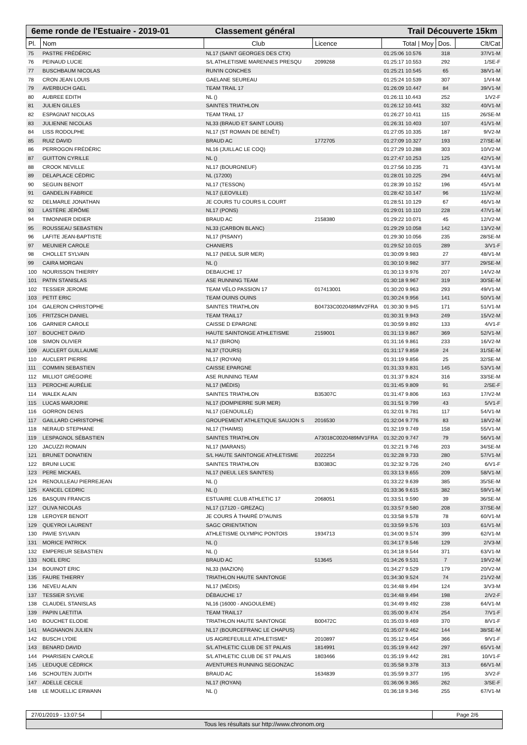6eme ronde de l'Estuaire - 2019-01 Classement général Trail Découverte 15km
| Pl. | Nom | Club | Licence | Total / Moy | Dos. | Clt/Cat |
| --- | --- | --- | --- | --- | --- | --- |
| 75 | PASTRE FRÉDÉRIC | NL17 (SAINT GEORGES DES CTX) | | 01:25:06 10.576 | 318 | 37/V1-M |
| 76 | PEINAUD LUCIE | S/L ATHLETISME MARENNES PRESQU | 2099268 | 01:25:17 10.553 | 292 | 1/SE-F |
| 77 | BUSCHBAUM NICOLAS | RUN'IN CONCHES | | 01:25:21 10.545 | 65 | 38/V1-M |
| 78 | CRON JEAN LOUIS | GAELANE SEUREAU | | 01:25:24 10.539 | 307 | 1/V4-M |
| 79 | AVERBUCH GAEL | TEAM TRAIL 17 | | 01:26:09 10.447 | 84 | 39/V1-M |
| 80 | AUBREE EDITH | NL () | | 01:26:11 10.443 | 252 | 1/V2-F |
| 81 | JULIEN GILLES | SAINTES TRIATHLON | | 01:26:12 10.441 | 332 | 40/V1-M |
| 82 | ESPAGNAT NICOLAS | TEAM TRAIL 17 | | 01:26:27 10.411 | 115 | 26/SE-M |
| 83 | JULIENNE NICOLAS | NL33 (BRAUD ET SAINT LOUIS) | | 01:26:31 10.403 | 107 | 41/V1-M |
| 84 | LISS RODOLPHE | NL17 (ST ROMAIN DE BENÊT) | | 01:27:05 10.335 | 187 | 9/V2-M |
| 85 | RUIZ DAVID | BRAUD AC | 1772705 | 01:27:09 10.327 | 193 | 27/SE-M |
| 86 | PERROGON FRÉDÉRIC | NL16 (JUILLAC LE COQ) | | 01:27:29 10.288 | 303 | 10/V2-M |
| 87 | GUITTON CYRILLE | NL () | | 01:27:47 10.253 | 125 | 42/V1-M |
| 88 | CROOK NEVILLE | NL17 (BOURGNEUF) | | 01:27:56 10.235 | 71 | 43/V1-M |
| 89 | DELAPLACE CÉDRIC | NL (17200) | | 01:28:01 10.225 | 294 | 44/V1-M |
| 90 | SEGUIN BENOIT | NL17 (TESSON) | | 01:28:39 10.152 | 196 | 45/V1-M |
| 91 | GANDELIN FABRICE | NL17 (LEOVILLE) | | 01:28:42 10.147 | 96 | 11/V2-M |
| 92 | DELMARLE JONATHAN | JE COURS TU COURS IL COURT | | 01:28:51 10.129 | 67 | 46/V1-M |
| 93 | LASTÈRE JÉRÔME | NL17 (PONS) | | 01:29:01 10.110 | 228 | 47/V1-M |
| 94 | TIMONNIER DIDIER | BRAUD AC | 2158380 | 01:29:22 10.071 | 45 | 12/V2-M |
| 95 | ROUSSEAU SEBASTIEN | NL33 (CARBON BLANC) | | 01:29:29 10.058 | 142 | 13/V2-M |
| 96 | LAFITE JEAN-BAPTISTE | NL17 (PISANY) | | 01:29:30 10.056 | 235 | 28/SE-M |
| 97 | MEUNIER CAROLE | CHANIERS | | 01:29:52 10.015 | 289 | 3/V1-F |
| 98 | CHOLLET SYLVAIN | NL17 (NIEUL SUR MER) | | 01:30:09 9.983 | 27 | 48/V1-M |
| 99 | CAIRA MORGAN | NL () | | 01:30:10 9.982 | 377 | 29/SE-M |
| 100 | NOURISSON THIERRY | DEBAUCHE 17 | | 01:30:13 9.976 | 207 | 14/V2-M |
| 101 | PATIN STANISLAS | ASE RUNNING TEAM | | 01:30:18 9.967 | 319 | 30/SE-M |
| 102 | TESSIER JEROME | TEAM VÉLO PASSION 17 | 017413001 | 01:30:20 9.963 | 293 | 49/V1-M |
| 103 | PETIT ERIC | TEAM OUINS OUINS | | 01:30:24 9.956 | 141 | 50/V1-M |
| 104 | GALERON CHRISTOPHE | SAINTES TRIATHLON | B04733C0020489MV2FRA | 01:30:30 9.945 | 171 | 51/V1-M |
| 105 | FRITZSCH DANIEL | TEAM TRAIL17 | | 01:30:31 9.943 | 249 | 15/V2-M |
| 106 | GARNIER CAROLE | CAISSE D EPARGNE | | 01:30:59 9.892 | 133 | 4/V1-F |
| 107 | BOUCHET DAVID | HAUTE SAINTONGE ATHLETISME | 2159001 | 01:31:13 9.867 | 369 | 52/V1-M |
| 108 | SIMON OLIVIER | NL17 (BIRON) | | 01:31:16 9.861 | 233 | 16/V2-M |
| 109 | AUCLERT GUILLAUME | NL37 (TOURS) | | 01:31:17 9.859 | 24 | 31/SE-M |
| 110 | AUCLERT PIERRE | NL17 (ROYAN) | | 01:31:19 9.856 | 25 | 32/SE-M |
| 111 | COMMIN SEBASTIEN | CAISSE EPARGNE | | 01:31:33 9.831 | 145 | 53/V1-M |
| 112 | MILLIOT GRÉGOIRE | ASE RUNNING TEAM | | 01:31:37 9.824 | 316 | 33/SE-M |
| 113 | PEROCHE AURÉLIE | NL17 (MÉDIS) | | 01:31:45 9.809 | 91 | 2/SE-F |
| 114 | WALEK ALAIN | SAINTES TRIATHLON | B35307C | 01:31:47 9.806 | 163 | 17/V2-M |
| 115 | LUCAS MARJORIE | NL17 (DOMPIERRE SUR MER) | | 01:31:51 9.799 | 43 | 5/V1-F |
| 116 | GORRON DENIS | NL17 (GENOUILLÉ) | | 01:32:01 9.781 | 117 | 54/V1-M |
| 117 | GAILLARD CHRISTOPHE | GROUPEMENT ATHLETIQUE SAUJON S | 2016530 | 01:32:04 9.776 | 83 | 18/V2-M |
| 118 | NERAUD STEPHANE | NL17 (THAIMS) | | 01:32:19 9.749 | 158 | 55/V1-M |
| 119 | LESPAGNOL SÉBASTIEN | SAINTES TRIATHLON | A73018C0020489MV1FRA | 01:32:20 9.747 | 79 | 56/V1-M |
| 120 | JACUZZI ROMAIN | NL17 (MARANS) | | 01:32:21 9.746 | 203 | 34/SE-M |
| 121 | BRUNET DONATIEN | S/L HAUTE SAINTONGE ATHLETISME | 2022254 | 01:32:28 9.733 | 280 | 57/V1-M |
| 122 | BRUNI LUCIE | SAINTES TRIATHLON | B30383C | 01:32:32 9.726 | 240 | 6/V1-F |
| 123 | PERE MICKAEL | NL17 (NIEUL LES SAINTES) | | 01:33:13 9.655 | 209 | 58/V1-M |
| 124 | RENOULLEAU PIERREJEAN | NL () | | 01:33:22 9.639 | 385 | 35/SE-M |
| 125 | KANCEL CEDRIC | NL () | | 01:33:36 9.615 | 382 | 59/V1-M |
| 126 | BASQUIN FRANCIS | ESTUAIRE CLUB ATHLETIC 17 | 2068051 | 01:33:51 9.590 | 39 | 36/SE-M |
| 127 | OLIVA NICOLAS | NL17 (17120 - GREZAC) | | 01:33:57 9.580 | 208 | 37/SE-M |
| 128 | LEROYER BENOIT | JE COURS À THAIRÉ D?AUNIS | | 01:33:58 9.578 | 78 | 60/V1-M |
| 129 | QUEYROI LAURENT | SAGC ORIENTATION | | 01:33:59 9.576 | 103 | 61/V1-M |
| 130 | PAVIE SYLVAIN | ATHLETISME OLYMPIC PONTOIS | 1934713 | 01:34:00 9.574 | 399 | 62/V1-M |
| 131 | MORICE PATRICK | NL () | | 01:34:17 9.546 | 129 | 2/V3-M |
| 132 | EMPEREUR SEBASTIEN | NL () | | 01:34:18 9.544 | 371 | 63/V1-M |
| 133 | NOEL ERIC | BRAUD AC | 513645 | 01:34:26 9.531 | 7 | 19/V2-M |
| 134 | BOUINOT ERIC | NL33 (MAZION) | | 01:34:27 9.529 | 179 | 20/V2-M |
| 135 | FAURE THIERRY | TRIATHLON HAUTE SAINTONGE | | 01:34:30 9.524 | 74 | 21/V2-M |
| 136 | NEVEU ALAIN | NL17 (MÉDIS) | | 01:34:48 9.494 | 124 | 3/V3-M |
| 137 | TESSIER SYLVIE | DÉBAUCHE 17 | | 01:34:48 9.494 | 198 | 2/V2-F |
| 138 | CLAUDEL STANISLAS | NL16 (16000 - ANGOULEME) | | 01:34:49 9.492 | 238 | 64/V1-M |
| 139 | PAPIN LAETITIA | TEAM TRAIL17 | | 01:35:00 9.474 | 254 | 7/V1-F |
| 140 | BOUCHET ELODIE | TRIATHLON HAUTE SAINTONGE | B00472C | 01:35:03 9.469 | 370 | 8/V1-F |
| 141 | MAGNANON JULIEN | NL17 (BOURCEFRANC LE CHAPUS) | | 01:35:07 9.462 | 144 | 38/SE-M |
| 142 | BUSCH LYDIE | US AIGREFEUILLE ATHLETISME* | 2010897 | 01:35:12 9.454 | 366 | 9/V1-F |
| 143 | BENARD DAVID | S/L ATHLETIC CLUB DE ST PALAIS | 1814991 | 01:35:19 9.442 | 297 | 65/V1-M |
| 144 | PHARISIEN CAROLE | S/L ATHLETIC CLUB DE ST PALAIS | 1803466 | 01:35:19 9.442 | 281 | 10/V1-F |
| 145 | LEDUQUE CÉDRICK | AVENTURES RUNNING SEGONZAC | | 01:35:58 9.378 | 313 | 66/V1-M |
| 146 | SCHOUTEN JUDITH | BRAUD AC | 1634839 | 01:35:59 9.377 | 195 | 3/V2-F |
| 147 | ADELLE CECILE | NL17 (ROYAN) | | 01:36:06 9.365 | 262 | 3/SE-F |
| 148 | LE MOUELLIC ERWANN | NL () | | 01:36:18 9.346 | 255 | 67/V1-M |
27/01/2019 - 13:07:54
Page 2/6
Tous les résultats sur http://www.chronom.org